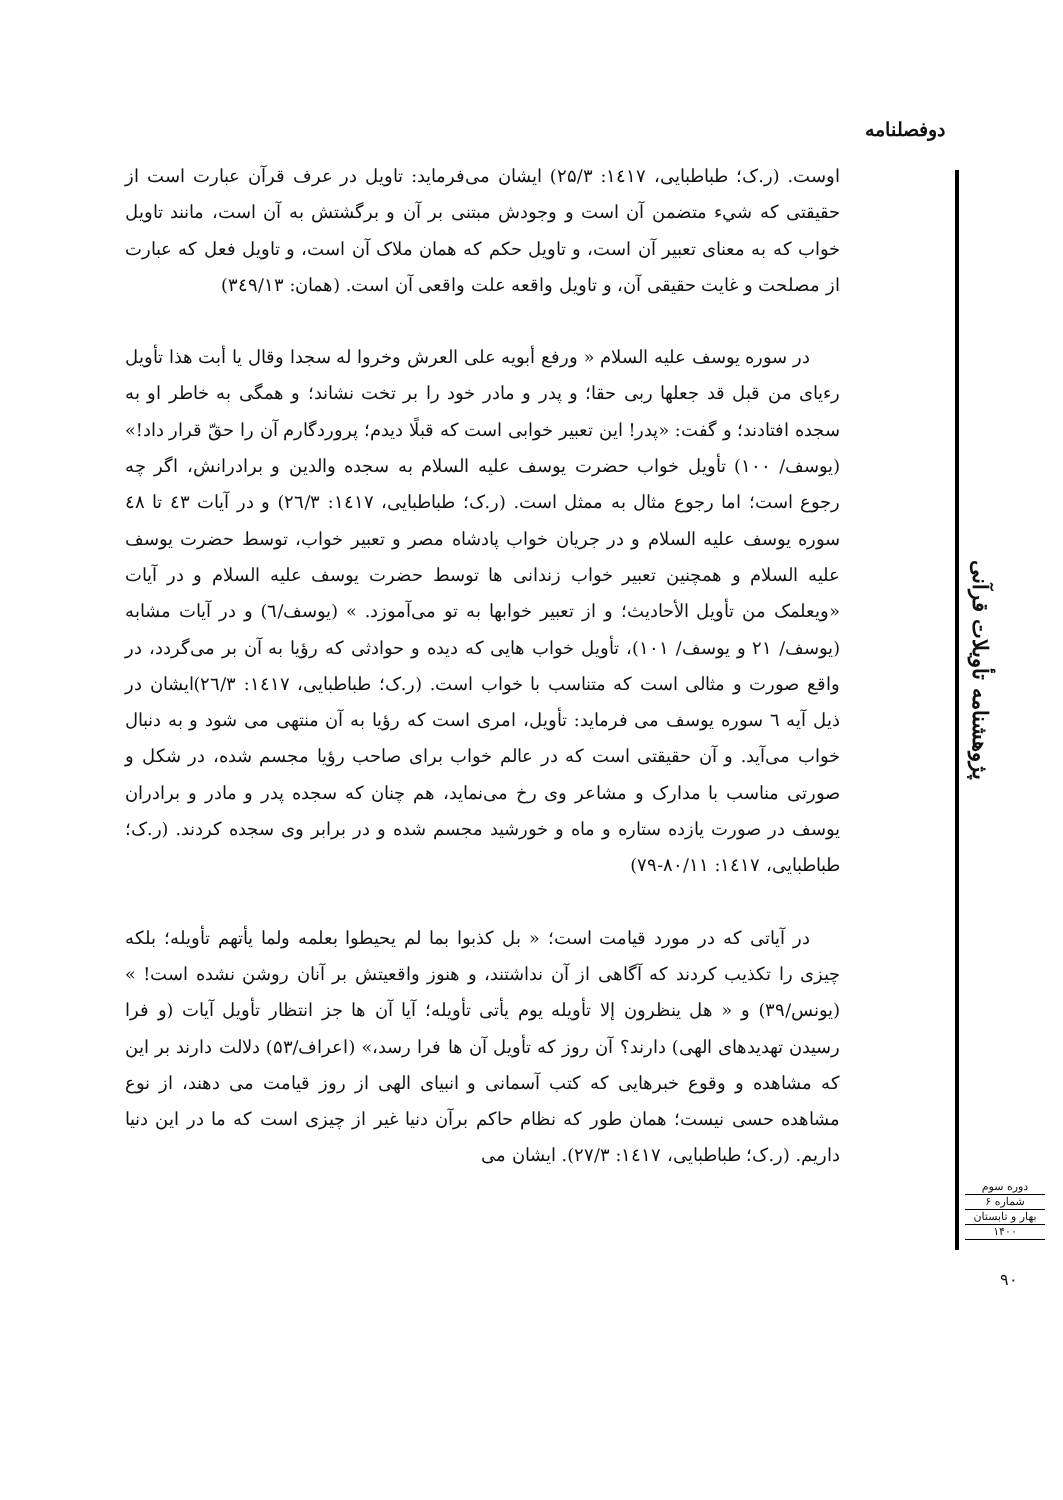دوفصلنامه
اوست. (ر.ک؛ طباطبایی، ۱٤۱۷: ۲۵/۳) ایشان می‌فرماید: تاویل در عرف قرآن عبارت است از حقیقتی که شيء متضمن آن است و وجودش مبتنی بر آن و برگشتش به آن است، مانند تاویل خواب که به معنای تعبیر آن است، و تاویل حکم که همان ملاک آن است، و تاویل فعل که عبارت از مصلحت و غایت حقیقی آن، و تاویل واقعه علت واقعی آن است. (همان: ۳٤۹/۱۳)
در سوره یوسف علیه السلام « ورفع أبویه علی العرش وخروا له سجدا وقال یا أبت هذا تأویل رءیای من قبل قد جعلها ربی حقا؛ و پدر و مادر خود را بر تخت نشاند؛ و همگی به خاطر او به سجده افتادند؛ و گفت: «پدر! این تعبیر خوابی است که قبلًا دیدم؛ پروردگارم آن را حقّ قرار داد!» (یوسف/ ۱۰۰) تأویل خواب حضرت یوسف علیه السلام به سجده والدین و برادرانش، اگر چه رجوع است؛ اما رجوع مثال به ممثل است. (ر.ک؛ طباطبایی، ۱٤۱۷: ۲٦/۳) و در آیات ٤۳ تا ٤۸ سوره یوسف علیه السلام و در جریان خواب پادشاه مصر و تعبیر خواب، توسط حضرت یوسف علیه السلام و همچنین تعبیر خواب زندانی ها توسط حضرت یوسف علیه السلام و در آیات «ویعلمک من تأویل الأحادیث؛ و از تعبیر خوابها به تو می‌آموزد. » (یوسف/٦) و در آیات مشابه (یوسف/ ۲۱ و یوسف/ ۱۰۱)، تأویل خواب هایی که دیده و حوادثی که رؤیا به آن بر می‌گردد، در واقع صورت و مثالی است که متناسب با خواب است. (ر.ک؛ طباطبایی، ۱٤۱۷: ۲٦/۳)ایشان در ذیل آیه ٦ سوره یوسف می فرماید: تأویل، امری است که رؤیا به آن منتهی می شود و به دنبال خواب می‌آید. و آن حقیقتی است که در عالم خواب برای صاحب رؤیا مجسم شده، در شکل و صورتی مناسب با مدارک و مشاعر وی رخ می‌نماید، هم چنان که سجده پدر و مادر و برادران یوسف در صورت یازده ستاره و ماه و خورشید مجسم شده و در برابر وی سجده کردند. (ر.ک؛ طباطبایی، ۱٤۱۷: ۸۰/۱۱-۷۹)
در آیاتی که در مورد قیامت است؛ « بل کذبوا بما لم یحیطوا بعلمه ولما یأتهم تأویله؛ بلکه چیزی را تکذیب کردند که آگاهی از آن نداشتند، و هنوز واقعیتش بر آنان روشن نشده است! » (یونس/۳۹) و « هل ینظرون إلا تأویله یوم یأتی تأویله؛ آیا آن ها جز انتظار تأویل آیات (و فرا رسیدن تهدیدهای الهی) دارند؟ آن روز که تأویل آن ها فرا رسد،» (اعراف/۵۳) دلالت دارند بر این که مشاهده و وقوع خبرهایی که کتب آسمانی و انبیای الهی از روز قیامت می دهند، از نوع مشاهده حسی نیست؛ همان طور که نظام حاکم برآن دنیا غیر از چیزی است که ما در این دنیا داریم. (ر.ک؛ طباطبایی، ۱٤۱۷: ۲۷/۳). ایشان می
پژوهشنامه تأویلات قرآنی
دوره سوم
شماره ۶
بهار و تابستان
۱۴۰۰
۹۰